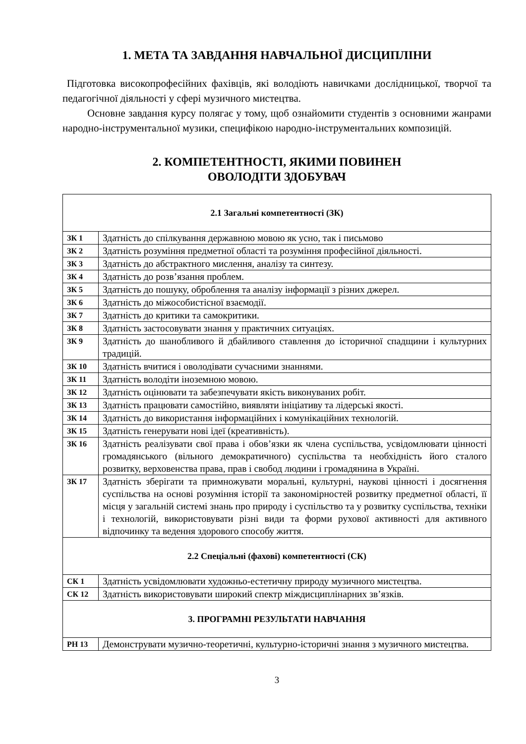1. МЕТА ТА ЗАВДАННЯ НАВЧАЛЬНОЇ ДИСЦИПЛІНИ
Підготовка високопрофесійних фахівців, які володіють навичками дослідницької, творчої та педагогічної діяльності у сфері музичного мистецтва.
Основне завдання курсу полягає у тому, щоб ознайомити студентів з основними жанрами народно-інструментальної музики, специфікою народно-інструментальних композицій.
2. КОМПЕТЕНТНОСТІ, ЯКИМИ ПОВИНЕН
ОВОЛОДІТИ ЗДОБУВАЧ
| 2.1 Загальні компетентності (ЗК) | |
| ЗК 1 | Здатність до спілкування державною мовою як усно, так і письмово |
| ЗК 2 | Здатність розуміння предметної області та розуміння професійної діяльності. |
| ЗК 3 | Здатність до абстрактного мислення, аналізу та синтезу. |
| ЗК 4 | Здатність до розв’язання проблем. |
| ЗК 5 | Здатність до пошуку, оброблення та аналізу інформації з різних джерел. |
| ЗК 6 | Здатність до міжособистісної взаємодії. |
| ЗК 7 | Здатність до критики та самокритики. |
| ЗК 8 | Здатність застосовувати знання у практичних ситуаціях. |
| ЗК 9 | Здатність до шанобливого й дбайливого ставлення до історичної спадщини і культурних традицій. |
| ЗК 10 | Здатність вчитися і оволодівати сучасними знаннями. |
| ЗК 11 | Здатність володіти іноземною мовою. |
| ЗК 12 | Здатність оцінювати та забезпечувати якість виконуваних робіт. |
| ЗК 13 | Здатність працювати самостійно, виявляти ініціативу та лідерські якості. |
| ЗК 14 | Здатність до використання інформаційних і комунікаційних технологій. |
| ЗК 15 | Здатність генерувати нові ідеї (креативність). |
| ЗК 16 | Здатність реалізувати свої права і обов’язки як члена суспільства, усвідомлювати цінності громадянського (вільного демократичного) суспільства та необхідність його сталого розвитку, верховенства права, прав і свобод людини і громадянина в Україні. |
| ЗК 17 | Здатність зберігати та примножувати моральні, культурні, наукові цінності і досягнення суспільства на основі розуміння історії та закономірностей розвитку предметної області, її місця у загальній системі знань про природу і суспільство та у розвитку суспільства, техніки і технологій, використовувати різні види та форми рухової активності для активного відпочинку та ведення здорового способу життя. |
| 2.2 Спеціальні (фахові) компетентності (СК) | |
| СК 1 | Здатність усвідомлювати художньо-естетичну природу музичного мистецтва. |
| СК 12 | Здатність використовувати широкий спектр міждисциплінарних зв’язків. |
| 3. ПРОГРАМНІ РЕЗУЛЬТАТИ НАВЧАННЯ | |
| РН 13 | Демонструвати музично-теоретичні, культурно-історичні знання з музичного мистецтва. |
3